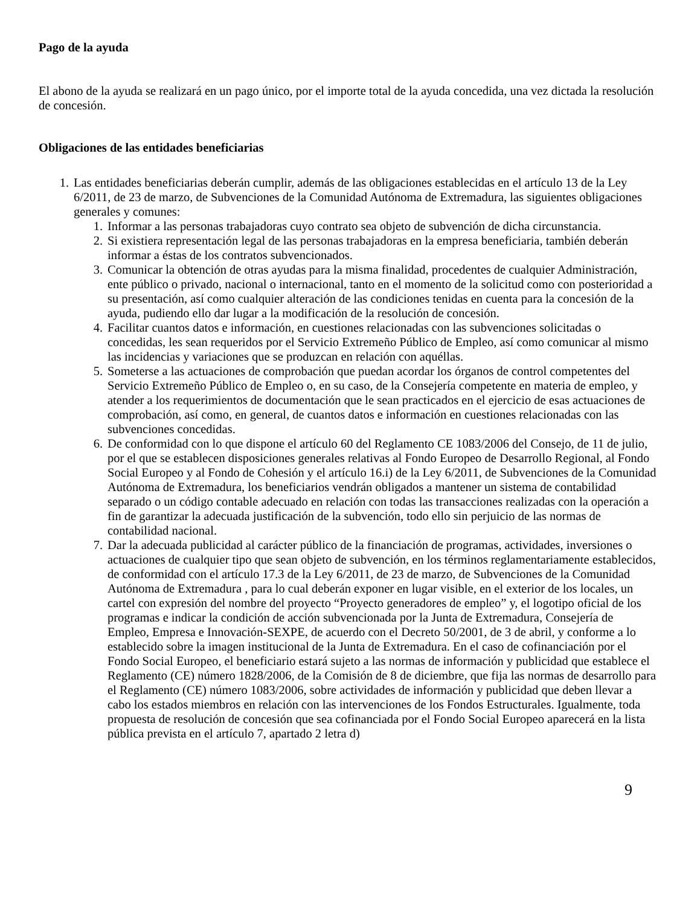Pago de la ayuda
El abono de la ayuda se realizará en un pago único, por el importe total de la ayuda concedida, una vez dictada la resolución de concesión.
Obligaciones de las entidades beneficiarias
1. Las entidades beneficiarias deberán cumplir, además de las obligaciones establecidas en el artículo 13 de la Ley 6/2011, de 23 de marzo, de Subvenciones de la Comunidad Autónoma de Extremadura, las siguientes obligaciones generales y comunes:
1. Informar a las personas trabajadoras cuyo contrato sea objeto de subvención de dicha circunstancia.
2. Si existiera representación legal de las personas trabajadoras en la empresa beneficiaria, también deberán informar a éstas de los contratos subvencionados.
3. Comunicar la obtención de otras ayudas para la misma finalidad, procedentes de cualquier Administración, ente público o privado, nacional o internacional, tanto en el momento de la solicitud como con posterioridad a su presentación, así como cualquier alteración de las condiciones tenidas en cuenta para la concesión de la ayuda, pudiendo ello dar lugar a la modificación de la resolución de concesión.
4. Facilitar cuantos datos e información, en cuestiones relacionadas con las subvenciones solicitadas o concedidas, les sean requeridos por el Servicio Extremeño Público de Empleo, así como comunicar al mismo las incidencias y variaciones que se produzcan en relación con aquéllas.
5. Someterse a las actuaciones de comprobación que puedan acordar los órganos de control competentes del Servicio Extremeño Público de Empleo o, en su caso, de la Consejería competente en materia de empleo, y atender a los requerimientos de documentación que le sean practicados en el ejercicio de esas actuaciones de comprobación, así como, en general, de cuantos datos e información en cuestiones relacionadas con las subvenciones concedidas.
6. De conformidad con lo que dispone el artículo 60 del Reglamento CE 1083/2006 del Consejo, de 11 de julio, por el que se establecen disposiciones generales relativas al Fondo Europeo de Desarrollo Regional, al Fondo Social Europeo y al Fondo de Cohesión y el artículo 16.i) de la Ley 6/2011, de Subvenciones de la Comunidad Autónoma de Extremadura, los beneficiarios vendrán obligados a mantener un sistema de contabilidad separado o un código contable adecuado en relación con todas las transacciones realizadas con la operación a fin de garantizar la adecuada justificación de la subvención, todo ello sin perjuicio de las normas de contabilidad nacional.
7. Dar la adecuada publicidad al carácter público de la financiación de programas, actividades, inversiones o actuaciones de cualquier tipo que sean objeto de subvención, en los términos reglamentariamente establecidos, de conformidad con el artículo 17.3 de la Ley 6/2011, de 23 de marzo, de Subvenciones de la Comunidad Autónoma de Extremadura , para lo cual deberán exponer en lugar visible, en el exterior de los locales, un cartel con expresión del nombre del proyecto “Proyecto generadores de empleo” y, el logotipo oficial de los programas e indicar la condición de acción subvencionada por la Junta de Extremadura, Consejería de Empleo, Empresa e Innovación-SEXPE, de acuerdo con el Decreto 50/2001, de 3 de abril, y conforme a lo establecido sobre la imagen institucional de la Junta de Extremadura. En el caso de cofinanciación por el Fondo Social Europeo, el beneficiario estará sujeto a las normas de información y publicidad que establece el Reglamento (CE) número 1828/2006, de la Comisión de 8 de diciembre, que fija las normas de desarrollo para el Reglamento (CE) número 1083/2006, sobre actividades de información y publicidad que deben llevar a cabo los estados miembros en relación con las intervenciones de los Fondos Estructurales. Igualmente, toda propuesta de resolución de concesión que sea cofinanciada por el Fondo Social Europeo aparecerá en la lista pública prevista en el artículo 7, apartado 2 letra d)
9